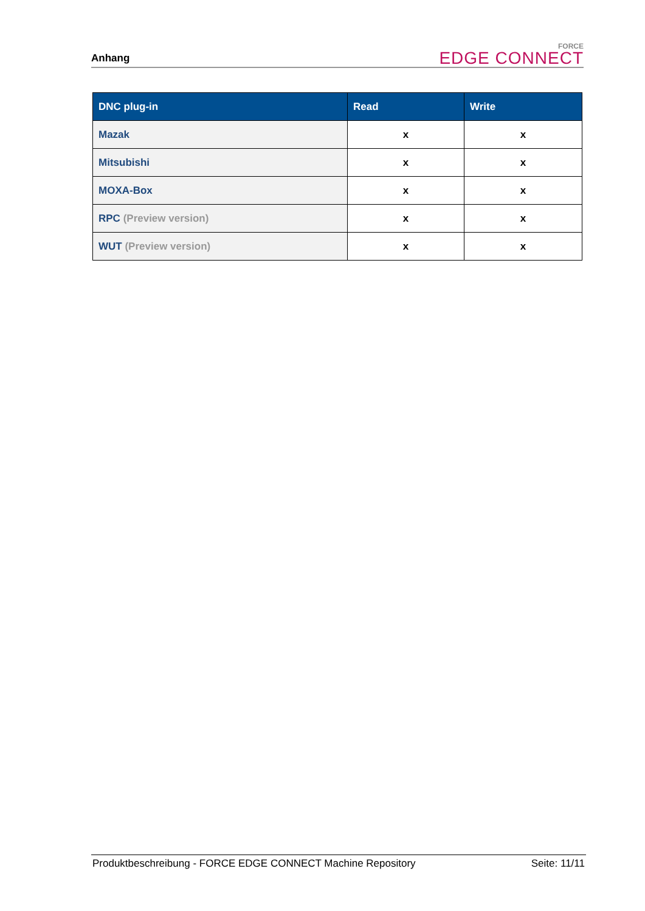Anhang
FORCE
EDGE CONNECT
| DNC plug-in | Read | Write |
| --- | --- | --- |
| Mazak | x | x |
| Mitsubishi | x | x |
| MOXA-Box | x | x |
| RPC (Preview version) | x | x |
| WUT (Preview version) | x | x |
Produktbeschreibung - FORCE EDGE CONNECT Machine Repository Seite: 11/11